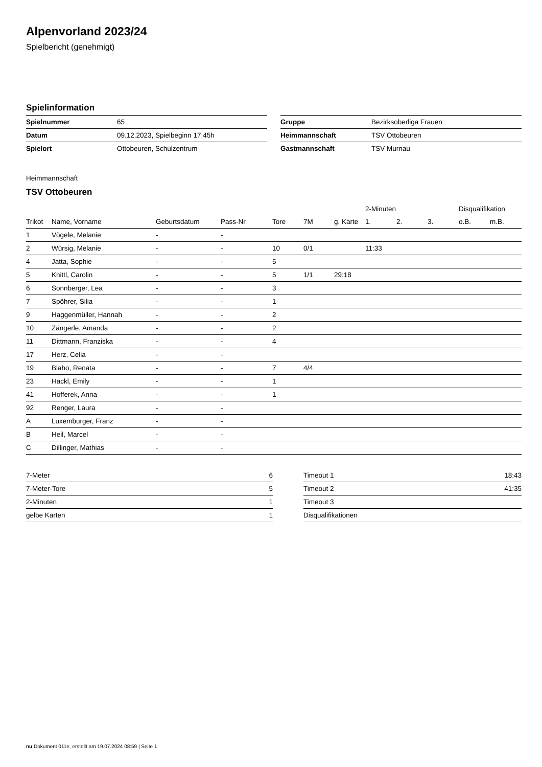Alpenvorland 2023/24
Spielbericht (genehmigt)
Spielinformation
| Spielnummer | 65 |
| Datum | 09.12.2023, Spielbeginn 17:45h |
| Spielort | Ottobeuren, Schulzentrum |
| Gruppe | Bezirksoberliga Frauen |
| Heimmannschaft | TSV Ottobeuren |
| Gastmannschaft | TSV Murnau |
Heimmannschaft
TSV Ottobeuren
| | | | | | | | 2-Minuten | | | Disqualifikation | |
| --- | --- | --- | --- | --- | --- | --- | --- | --- | --- | --- | --- |
| Trikot | Name, Vorname | Geburtsdatum | Pass-Nr | Tore | 7M | g. Karte | 1. | 2. | 3. | o.B. | m.B. |
| 1 | Vögele, Melanie | - | - | | | | | | | | |
| 2 | Würsig, Melanie | - | - | 10 | 0/1 | | 11:33 | | | | |
| 4 | Jatta, Sophie | - | - | 5 | | | | | | | |
| 5 | Knittl, Carolin | - | - | 5 | 1/1 | 29:18 | | | | | |
| 6 | Sonnberger, Lea | - | - | 3 | | | | | | | |
| 7 | Spöhrer, Silia | - | - | 1 | | | | | | | |
| 9 | Haggenmüller, Hannah | - | - | 2 | | | | | | | |
| 10 | Zängerle, Amanda | - | - | 2 | | | | | | | |
| 11 | Dittmann, Franziska | - | - | 4 | | | | | | | |
| 17 | Herz, Celia | - | - | | | | | | | | |
| 19 | Blaho, Renata | - | - | 7 | 4/4 | | | | | | |
| 23 | Hackl, Emily | - | - | 1 | | | | | | | |
| 41 | Hofferek, Anna | - | - | 1 | | | | | | | |
| 92 | Renger, Laura | - | - | | | | | | | | |
| A | Luxemburger, Franz | - | - | | | | | | | | |
| B | Heil, Marcel | - | - | | | | | | | | |
| C | Dillinger, Mathias | - | - | | | | | | | | |
| 7-Meter | 6 |
| 7-Meter-Tore | 5 |
| 2-Minuten | 1 |
| gelbe Karten | 1 |
| Timeout 1 | 18:43 |
| Timeout 2 | 41:35 |
| Timeout 3 | |
| Disqualifikationen | |
nu.Dokument 011e, erstellt am 19.07.2024 08:59 | Seite 1